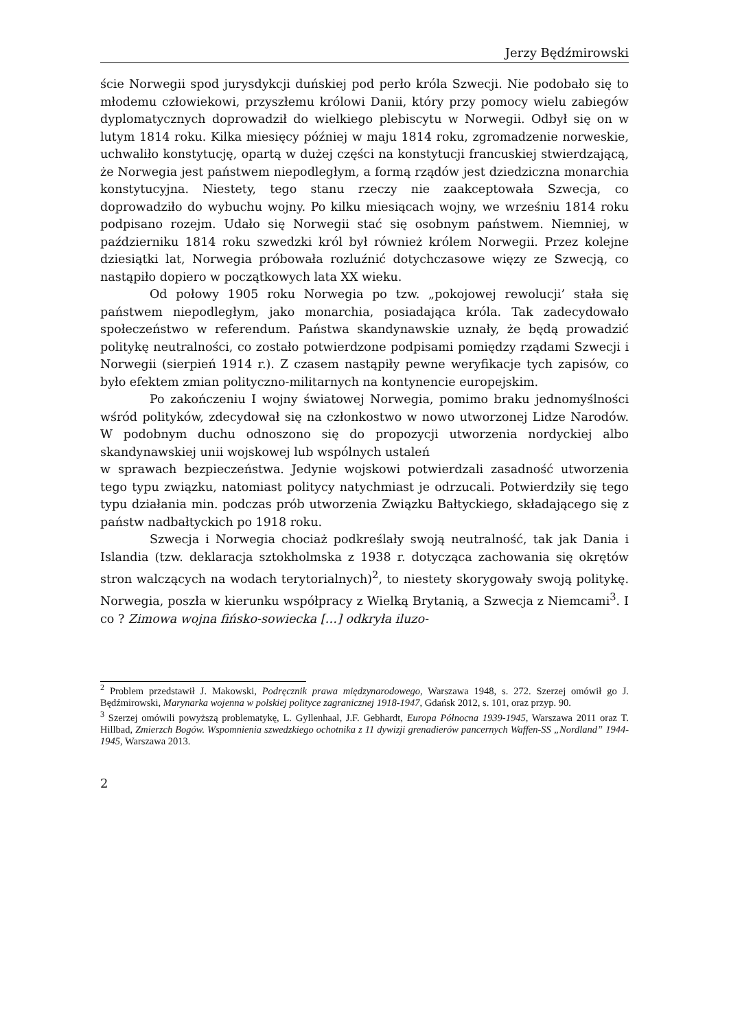Jerzy Będźmirowski
ście Norwegii spod jurysdykcji duńskiej pod perło króla Szwecji. Nie podobało się to młodemu człowiekowi, przyszłemu królowi Danii, który przy pomocy wielu zabiegów dyplomatycznych doprowadził do wielkiego plebiscytu w Norwegii. Odbył się on w lutym 1814 roku. Kilka miesięcy później w maju 1814 roku, zgromadzenie norweskie, uchwaliło konstytucję, opartą w dużej części na konstytucji francuskiej stwierdzającą, że Norwegia jest państwem niepodległym, a formą rządów jest dziedziczna monarchia konstytucyjna. Niestety, tego stanu rzeczy nie zaakceptowała Szwecja, co doprowadziło do wybuchu wojny. Po kilku miesiącach wojny, we wrześniu 1814 roku podpisano rozejm. Udało się Norwegii stać się osobnym państwem. Niemniej, w październiku 1814 roku szwedzki król był również królem Norwegii. Przez kolejne dziesiątki lat, Norwegia próbowała rozluźnić dotychczasowe więzy ze Szwecją, co nastąpiło dopiero w początkowych lata XX wieku.
Od połowy 1905 roku Norwegia po tzw. „pokojowej rewolucji’ stała się państwem niepodległym, jako monarchia, posiadająca króla. Tak zadecydowało społeczeństwo w referendum. Państwa skandynawskie uznały, że będą prowadzić politykę neutralności, co zostało potwierdzone podpisami pomiędzy rządami Szwecji i Norwegii (sierpień 1914 r.). Z czasem nastąpiły pewne weryfikacje tych zapisów, co było efektem zmian polityczno-militarnych na kontynencie europejskim.
Po zakończeniu I wojny światowej Norwegia, pomimo braku jednomyślności wśród polityków, zdecydował się na członkostwo w nowo utworzonej Lidze Narodów. W podobnym duchu odnoszono się do propozycji utworzenia nordyckiej albo skandynawskiej unii wojskowej lub wspólnych ustaleń
w sprawach bezpieczeństwa. Jedynie wojskowi potwierdzali zasadność utworzenia tego typu związku, natomiast politycy natychmiast je odrzucali. Potwierdziły się tego typu działania min. podczas prób utworzenia Związku Bałtyckiego, składającego się z państw nadbałtyckich po 1918 roku.
Szwecja i Norwegia chociaż podkreślały swoją neutralność, tak jak Dania i Islandia (tzw. deklaracja sztokholmska z 1938 r. dotycząca zachowania się okrętów stron walczących na wodach terytorialnych)<sup>2</sup>, to niestety skorygowały swoją politykę. Norwegia, poszła w kierunku współpracy z Wielką Brytanią, a Szwecja z Niemcami<sup>3</sup>. I co ? Zimowa wojna fińsko-sowiecka […] odkryła iluzo-
<sup>2</sup> Problem przedstawił J. Makowski, Podręcznik prawa międzynarodowego, Warszawa 1948, s. 272. Szerzej omówił go J. Będźmirowski, Marynarka wojenna w polskiej polityce zagranicznej 1918-1947, Gdańsk 2012, s. 101, oraz przyp. 90.
<sup>3</sup> Szerzej omówili powyższą problematykę, L. Gyllenhaal, J.F. Gebhardt, Europa Północna 1939-1945, Warszawa 2011 oraz T. Hillbad, Zmierzch Bogów. Wspomnienia szwedzkiego ochotnika z 11 dywizji grenadierów pancernych Waffen-SS „Nordland” 1944-1945, Warszawa 2013.
2